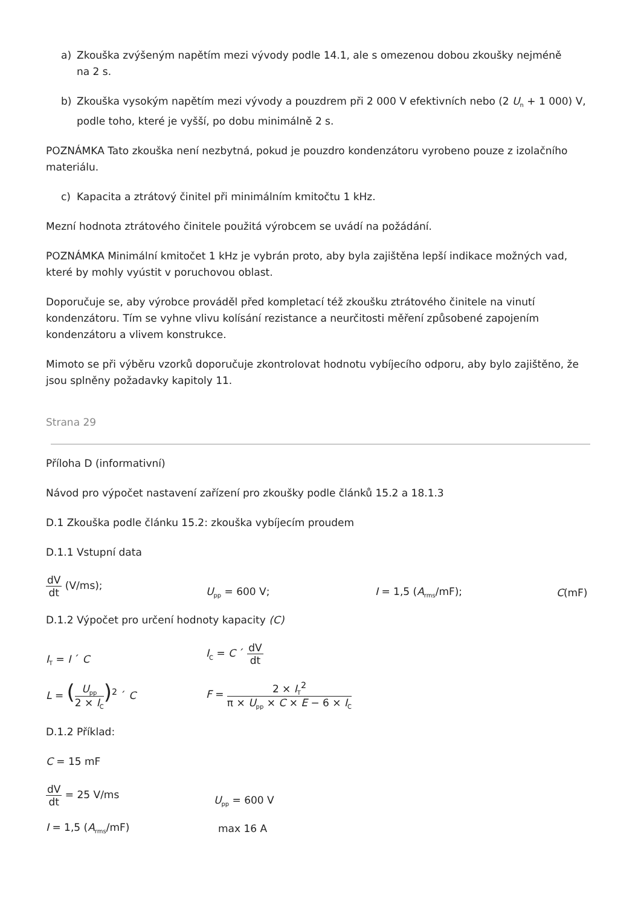a) Zkouška zvýšeným napětím mezi vývody podle 14.1, ale s omezenou dobou zkoušky nejméně
na 2 s.
b) Zkouška vysokým napětím mezi vývody a pouzdrem při 2 000 V efektivních nebo (2 U<sub>n</sub> + 1 000) V,
podle toho, které je vyšší, po dobu minimálně 2 s.
POZNÁMKA Tato zkouška není nezbytná, pokud je pouzdro kondenzátoru vyrobeno pouze z izolačního materiálu.
c) Kapacita a ztrátový činitel při minimálním kmitočtu 1 kHz.
Mezní hodnota ztrátového činitele použitá výrobcem se uvádí na požádání.
POZNÁMKA Minimální kmitočet 1 kHz je vybrán proto, aby byla zajištěna lepší indikace možných vad, které by mohly vyústit v poruchovou oblast.
Doporučuje se, aby výrobce prováděl před kompletací též zkoušku ztrátového činitele na vinutí kondenzátoru. Tím se vyhne vlivu kolísání rezistance a neurčitosti měření způsobené zapojením kondenzátoru a vlivem konstrukce.
Mimoto se při výběru vzorků doporučuje zkontrolovat hodnotu vybíjecího odporu, aby bylo zajištěno, že jsou splněny požadavky kapitoly 11.
Strana 29
Příloha D (informativní)
Návod pro výpočet nastavení zařízení pro zkoušky podle článků 15.2 a 18.1.3
D.1 Zkouška podle článku 15.2: zkouška vybíjecím proudem
D.1.1 Vstupní data
dV dt (V/ms);
U<sub>pp</sub> = 600 V;
I = 1,5 (A<sub>rms</sub>/mF);
C(mF)
D.1.2 Výpočet pro určení hodnoty kapacity (C)
I<sub>T</sub> = I ´ C
I<sub>C</sub> = C ´ dV dt
L = (U<sub>pp</sub> 2 × I<sub>C</sub>)<sup>2</sup> ´ C
F = 2 × I<sub>T</sub><sup>2</sup> π × U<sub>pp</sub> × C × E − 6 × I<sub>C</sub>
D.1.2 Příklad:
C = 15 mF
dV dt = 25 V/ms
U<sub>pp</sub> = 600 V
I = 1,5 (A<sub>rms</sub>/mF)
max 16 A